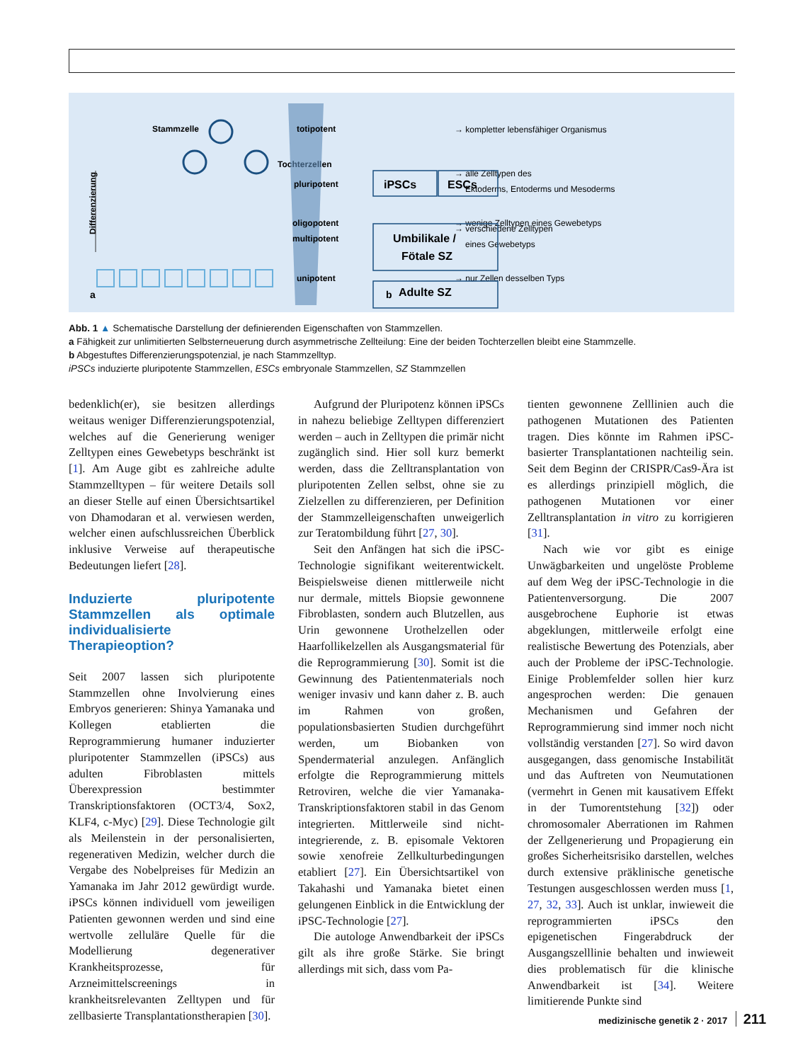Stammzelle
Tochterzellen
a
b
Differenzierung
totipotent
→ kompletter lebensfähiger Organismus
pluripotent
→ alle Zelltypen des
Ektoderms, Entoderms und Mesoderms
multipotent
→ verschiedene Zelltypen
eines Gewebetyps
oligopotent
→ wenige Zelltypen eines Gewebetyps
unipotent
→ nur Zellen desselben Typs
iPSCs
ESCs
Umbilikale /
Fötale SZ
Adulte SZ
Abb. 1 ▲ Schematische Darstellung der definierenden Eigenschaften von Stammzellen.
a Fähigkeit zur unlimitierten Selbsterneuerung durch asymmetrische Zellteilung: Eine der beiden Tochterzellen bleibt eine Stammzelle.
b Abgestuftes Differenzierungspotenzial, je nach Stammzelltyp.
iPSCs induzierte pluripotente Stammzellen, ESCs embryonale Stammzellen, SZ Stammzellen
bedenklich(er), sie besitzen allerdings weitaus weniger Differenzierungspotenzial, welches auf die Generierung weniger Zelltypen eines Gewebetyps beschränkt ist [1]. Am Auge gibt es zahlreiche adulte Stammzelltypen – für weitere Details soll an dieser Stelle auf einen Übersichtsartikel von Dhamodaran et al. verwiesen werden, welcher einen aufschlussreichen Überblick inklusive Verweise auf therapeutische Bedeutungen liefert [28].
Induzierte pluripotente Stammzellen als optimale individualisierte Therapieoption?
Seit 2007 lassen sich pluripotente Stammzellen ohne Involvierung eines Embryos generieren: Shinya Yamanaka und Kollegen etablierten die Reprogrammierung humaner induzierter pluripotenter Stammzellen (iPSCs) aus adulten Fibroblasten mittels Überexpression bestimmter Transkriptionsfaktoren (OCT3/4, Sox2, KLF4, c-Myc) [29]. Diese Technologie gilt als Meilenstein in der personalisierten, regenerativen Medizin, welcher durch die Vergabe des Nobelpreises für Medizin an Yamanaka im Jahr 2012 gewürdigt wurde. iPSCs können individuell vom jeweiligen Patienten gewonnen werden und sind eine wertvolle zelluläre Quelle für die Modellierung degenerativer Krankheitsprozesse, für Arzneimittelscreenings in krankheitsrelevanten Zelltypen und für zellbasierte Transplantationstherapien [30].
Aufgrund der Pluripotenz können iPSCs in nahezu beliebige Zelltypen differenziert werden – auch in Zelltypen die primär nicht zugänglich sind. Hier soll kurz bemerkt werden, dass die Zelltransplantation von pluripotenten Zellen selbst, ohne sie zu Zielzellen zu differenzieren, per Definition der Stammzelleigenschaften unweigerlich zur Teratombildung führt [27, 30].
Seit den Anfängen hat sich die iPSC-Technologie signifikant weiterentwickelt. Beispielsweise dienen mittlerweile nicht nur dermale, mittels Biopsie gewonnene Fibroblasten, sondern auch Blutzellen, aus Urin gewonnene Urothelzellen oder Haarfollikelzellen als Ausgangsmaterial für die Reprogrammierung [30]. Somit ist die Gewinnung des Patientenmaterials noch weniger invasiv und kann daher z. B. auch im Rahmen von großen, populationsbasierten Studien durchgeführt werden, um Biobanken von Spendermaterial anzulegen. Anfänglich erfolgte die Reprogrammierung mittels Retroviren, welche die vier Yamanaka-Transkriptionsfaktoren stabil in das Genom integrierten. Mittlerweile sind nicht-integrierende, z. B. episomale Vektoren sowie xenofreie Zellkulturbedingungen etabliert [27]. Ein Übersichtsartikel von Takahashi und Yamanaka bietet einen gelungenen Einblick in die Entwicklung der iPSC-Technologie [27].
Die autologe Anwendbarkeit der iPSCs gilt als ihre große Stärke. Sie bringt allerdings mit sich, dass vom Pa-
tienten gewonnene Zelllinien auch die pathogenen Mutationen des Patienten tragen. Dies könnte im Rahmen iPSC-basierter Transplantationen nachteilig sein. Seit dem Beginn der CRISPR/Cas9-Ära ist es allerdings prinzipiell möglich, die pathogenen Mutationen vor einer Zelltransplantation in vitro zu korrigieren [31].
Nach wie vor gibt es einige Unwägbarkeiten und ungelöste Probleme auf dem Weg der iPSC-Technologie in die Patientenversorgung. Die 2007 ausgebrochene Euphorie ist etwas abgeklungen, mittlerweile erfolgt eine realistische Bewertung des Potenzials, aber auch der Probleme der iPSC-Technologie. Einige Problemfelder sollen hier kurz angesprochen werden: Die genauen Mechanismen und Gefahren der Reprogrammierung sind immer noch nicht vollständig verstanden [27]. So wird davon ausgegangen, dass genomische Instabilität und das Auftreten von Neumutationen (vermehrt in Genen mit kausativem Effekt in der Tumorentstehung [32]) oder chromosomaler Aberrationen im Rahmen der Zellgenerierung und Propagierung ein großes Sicherheitsrisiko darstellen, welches durch extensive präklinische genetische Testungen ausgeschlossen werden muss [1, 27, 32, 33]. Auch ist unklar, inwieweit die reprogrammierten iPSCs den epigenetischen Fingerabdruck der Ausgangszelllinie behalten und inwieweit dies problematisch für die klinische Anwendbarkeit ist [34]. Weitere limitierende Punkte sind
medizinische genetik 2 · 2017 211